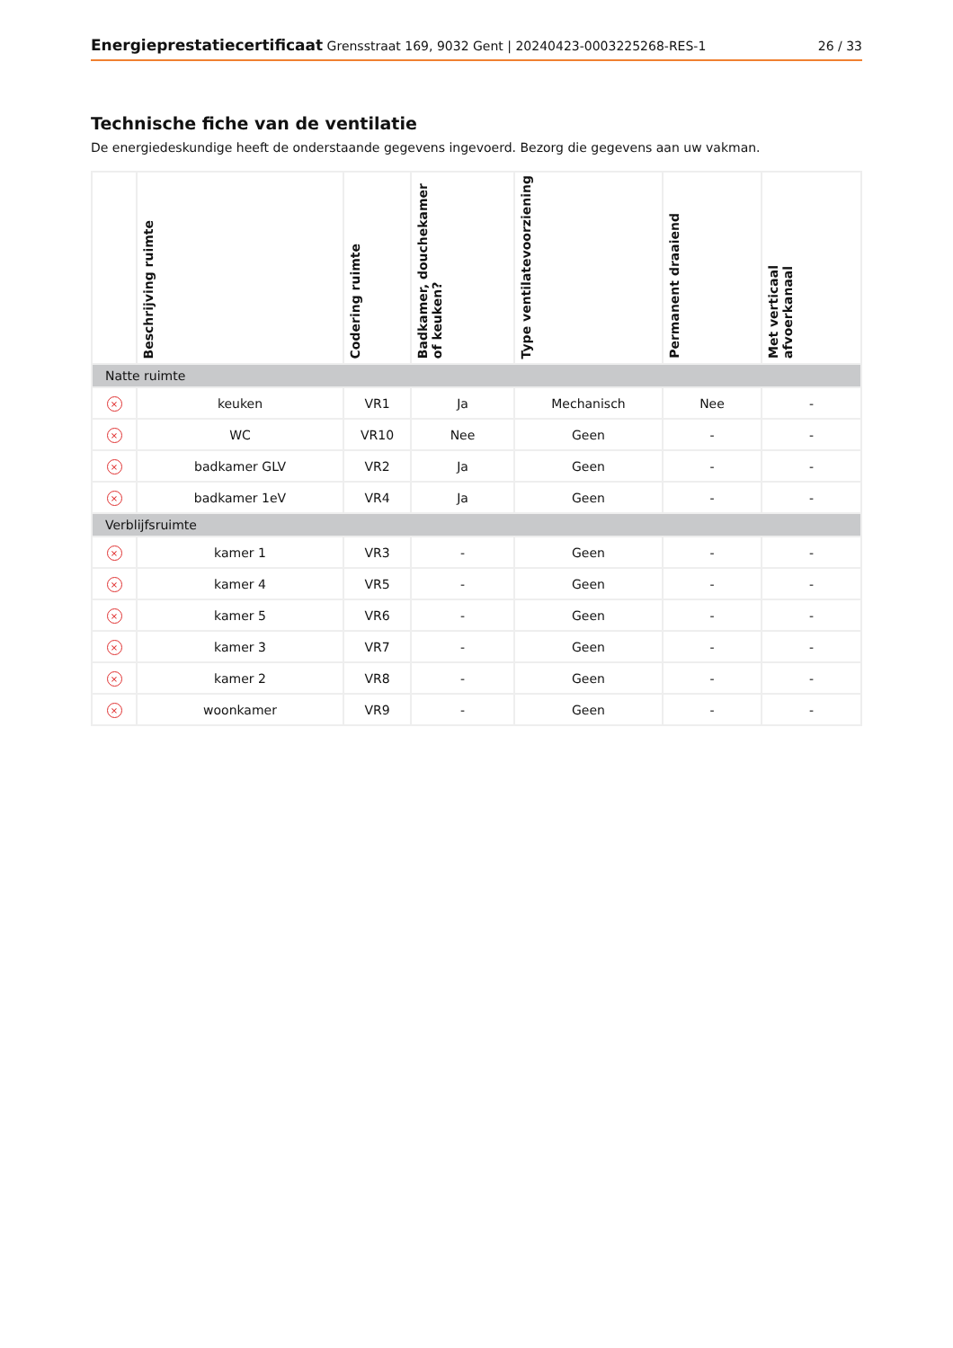Energieprestatiecertificaat Grensstraat 169, 9032 Gent | 20240423-0003225268-RES-1
26 / 33
Technische fiche van de ventilatie
De energiedeskundige heeft de onderstaande gegevens ingevoerd. Bezorg die gegevens aan uw vakman.
| | Beschrijving ruimte | Codering ruimte | Badkamer, douchekamer of keuken? | Type ventilatevoorziening | Permanent draaiend | Met verticaal afvoerkanaal |
| --- | --- | --- | --- | --- | --- | --- |
| Natte ruimte | | | | | | |
| × | keuken | VR1 | Ja | Mechanisch | Nee | - |
| × | WC | VR10 | Nee | Geen | - | - |
| × | badkamer GLV | VR2 | Ja | Geen | - | - |
| × | badkamer 1eV | VR4 | Ja | Geen | - | - |
| Verblijfsruimte | | | | | | |
| × | kamer 1 | VR3 | - | Geen | - | - |
| × | kamer 4 | VR5 | - | Geen | - | - |
| × | kamer 5 | VR6 | - | Geen | - | - |
| × | kamer 3 | VR7 | - | Geen | - | - |
| × | kamer 2 | VR8 | - | Geen | - | - |
| × | woonkamer | VR9 | - | Geen | - | - |